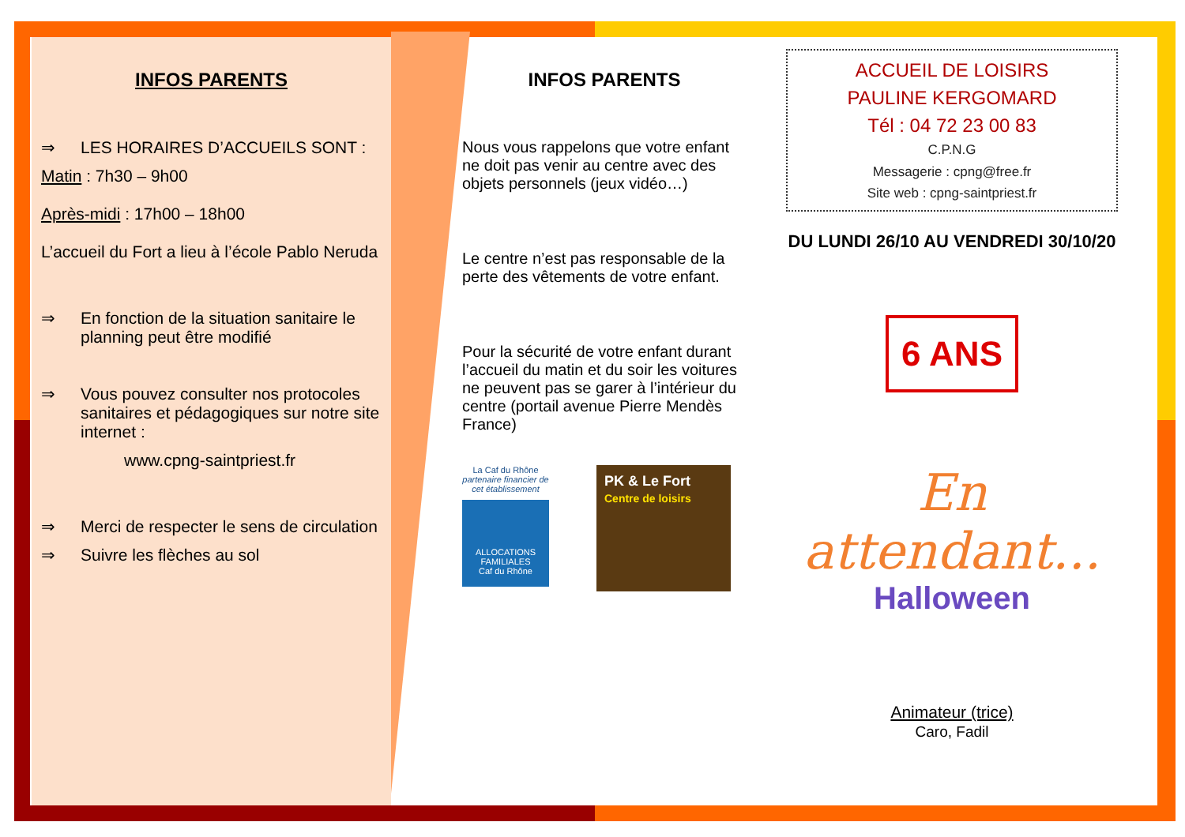INFOS PARENTS
⇒ LES HORAIRES D’ACCUEILS SONT :
Matin : 7h30 – 9h00
Après-midi : 17h00 – 18h00
L’accueil du Fort a lieu à l’école Pablo Neruda
⇒ En fonction de la situation sanitaire le planning peut être modifié
⇒ Vous pouvez consulter nos protocoles sanitaires et pédagogiques sur notre site internet :
www.cpng-saintpriest.fr
⇒ Merci de respecter le sens de circulation
⇒ Suivre les flèches au sol
INFOS PARENTS
Nous vous rappelons que votre enfant ne doit pas venir au centre avec des objets personnels (jeux vidéo…)
Le centre n’est pas responsable de la perte des vêtements de votre enfant.
Pour la sécurité de votre enfant durant l’accueil du matin et du soir les voitures ne peuvent pas se garer à l’intérieur du centre (portail avenue Pierre Mendès France)
La Caf du Rhône
partenaire financier de cet établissement
ALLOCATIONS FAMILIALES
Caf du Rhône
PK & Le Fort
Centre de loisirs
ACCUEIL DE LOISIRS
PAULINE KERGOMARD
Tél : 04 72 23 00 83
C.P.N.G
Messagerie : cpng@free.fr
Site web : cpng-saintpriest.fr
DU LUNDI 26/10 AU VENDREDI 30/10/20
6 ANS
En attendant...
Halloween
Animateur (trice)
Caro, Fadil